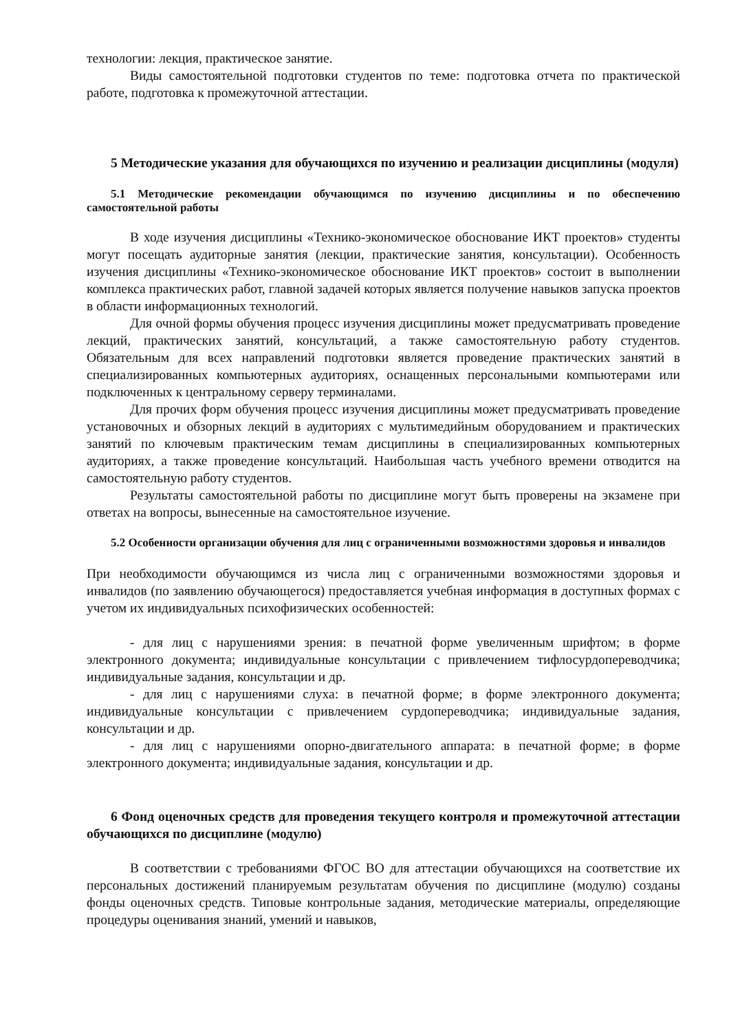технологии: лекция, практическое занятие.
Виды самостоятельной подготовки студентов по теме: подготовка отчета по практической работе, подготовка к промежуточной аттестации.
5 Методические указания для обучающихся по изучению и реализации дисциплины (модуля)
5.1 Методические рекомендации обучающимся по изучению дисциплины и по обеспечению самостоятельной работы
В ходе изучения дисциплины «Технико-экономическое обоснование ИКТ проектов» студенты могут посещать аудиторные занятия (лекции, практические занятия, консультации). Особенность изучения дисциплины «Технико-экономическое обоснование ИКТ проектов» состоит в выполнении комплекса практических работ, главной задачей которых является получение навыков запуска проектов в области информационных технологий.
Для очной формы обучения процесс изучения дисциплины может предусматривать проведение лекций, практических занятий, консультаций, а также самостоятельную работу студентов. Обязательным для всех направлений подготовки является проведение практических занятий в специализированных компьютерных аудиториях, оснащенных персональными компьютерами или подключенных к центральному серверу терминалами.
Для прочих форм обучения процесс изучения дисциплины может предусматривать проведение установочных и обзорных лекций в аудиториях с мультимедийным оборудованием и практических занятий по ключевым практическим темам дисциплины в специализированных компьютерных аудиториях, а также проведение консультаций. Наибольшая часть учебного времени отводится на самостоятельную работу студентов.
Результаты самостоятельной работы по дисциплине могут быть проверены на экзамене при ответах на вопросы, вынесенные на самостоятельное изучение.
5.2 Особенности организации обучения для лиц с ограниченными возможностями здоровья и инвалидов
При необходимости обучающимся из числа лиц с ограниченными возможностями здоровья и инвалидов (по заявлению обучающегося) предоставляется учебная информация в доступных формах с учетом их индивидуальных психофизических особенностей:
- для лиц с нарушениями зрения: в печатной форме увеличенным шрифтом; в форме электронного документа; индивидуальные консультации с привлечением тифлосурдопереводчика; индивидуальные задания, консультации и др.
- для лиц с нарушениями слуха: в печатной форме; в форме электронного документа; индивидуальные консультации с привлечением сурдопереводчика; индивидуальные задания, консультации и др.
- для лиц с нарушениями опорно-двигательного аппарата: в печатной форме; в форме электронного документа; индивидуальные задания, консультации и др.
6 Фонд оценочных средств для проведения текущего контроля и промежуточной аттестации обучающихся по дисциплине (модулю)
В соответствии с требованиями ФГОС ВО для аттестации обучающихся на соответствие их персональных достижений планируемым результатам обучения по дисциплине (модулю) созданы фонды оценочных средств. Типовые контрольные задания, методические материалы, определяющие процедуры оценивания знаний, умений и навыков,